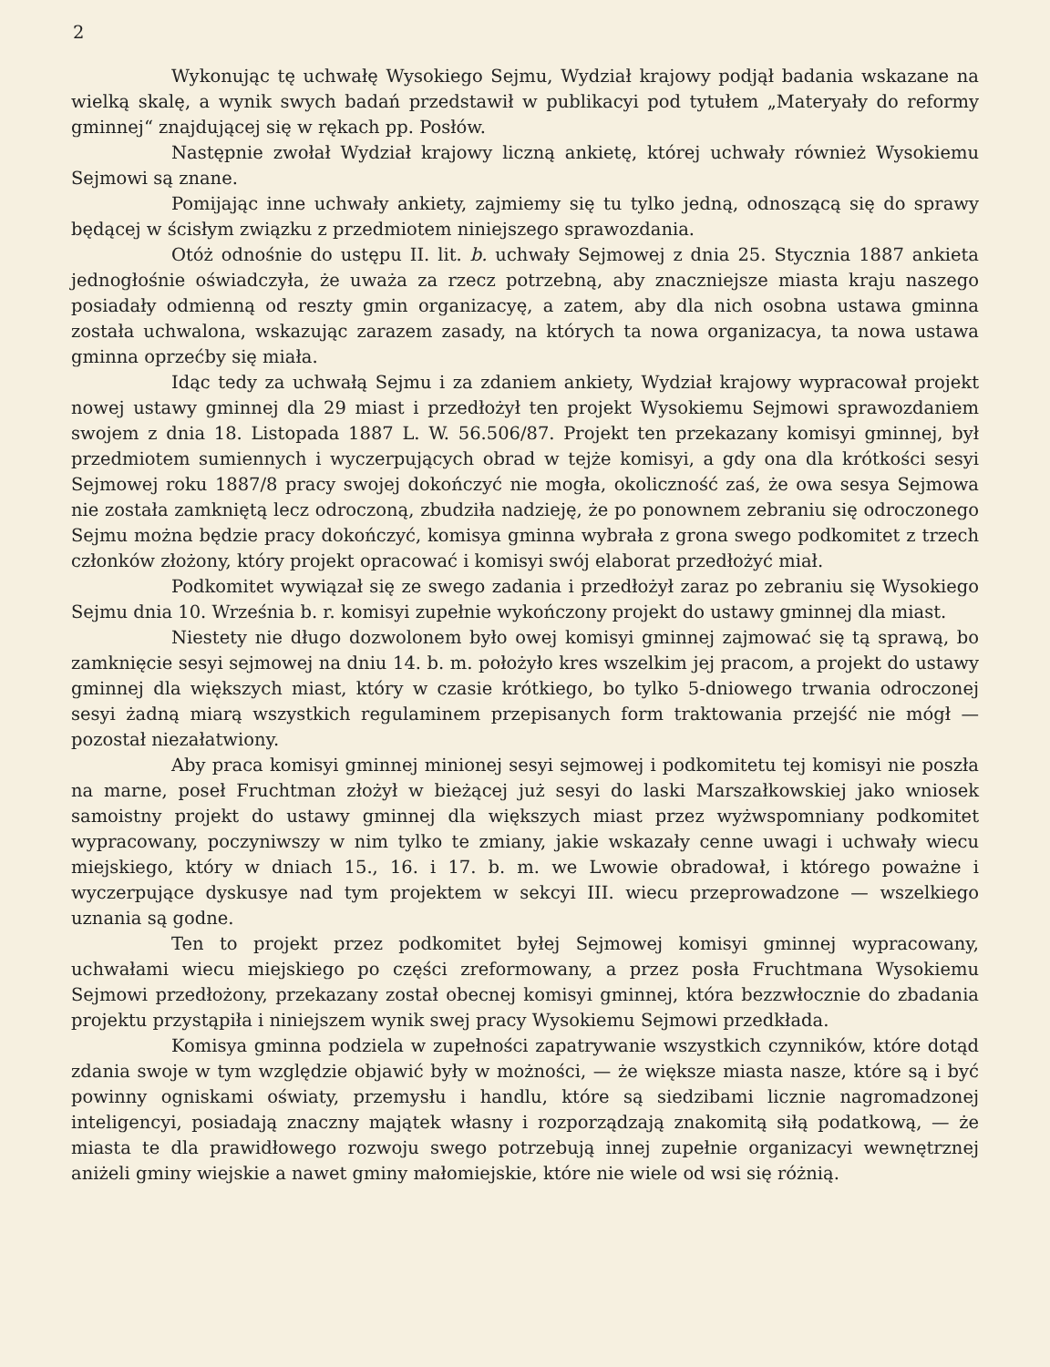2
Wykonując tę uchwałę Wysokiego Sejmu, Wydział krajowy podjął badania wskazane na wielką skalę, a wynik swych badań przedstawił w publikacyi pod tytułem „Materyały do reformy gminnej“ znajdującej się w rękach pp. Posłów.
Następnie zwołał Wydział krajowy liczną ankietę, której uchwały również Wysokiemu Sejmowi są znane.
Pomijając inne uchwały ankiety, zajmiemy się tu tylko jedną, odnoszącą się do sprawy będącej w ścisłym związku z przedmiotem niniejszego sprawozdania.
Otóż odnośnie do ustępu II. lit. b. uchwały Sejmowej z dnia 25. Stycznia 1887 ankieta jednogłośnie oświadczyła, że uważa za rzecz potrzebną, aby znaczniejsze miasta kraju naszego posiadały odmienną od reszty gmin organizacyę, a zatem, aby dla nich osobna ustawa gminna została uchwalona, wskazując zarazem zasady, na których ta nowa organizacya, ta nowa ustawa gminna oprzećby się miała.
Idąc tedy za uchwałą Sejmu i za zdaniem ankiety, Wydział krajowy wypracował projekt nowej ustawy gminnej dla 29 miast i przedłożył ten projekt Wysokiemu Sejmowi sprawozdaniem swojem z dnia 18. Listopada 1887 L. W. 56.506/87. Projekt ten przekazany komisyi gminnej, był przedmiotem sumiennych i wyczerpujących obrad w tejże komisyi, a gdy ona dla krótkości sesyi Sejmowej roku 1887/8 pracy swojej dokończyć nie mogła, okoliczność zaś, że owa sesya Sejmowa nie została zamkniętą lecz odroczoną, zbudziła nadzieję, że po ponownem zebraniu się odroczonego Sejmu można będzie pracy dokończyć, komisya gminna wybrała z grona swego podkomitet z trzech członków złożony, który projekt opracować i komisyi swój elaborat przedłożyć miał.
Podkomitet wywiązał się ze swego zadania i przedłożył zaraz po zebraniu się Wysokiego Sejmu dnia 10. Września b. r. komisyi zupełnie wykończony projekt do ustawy gminnej dla miast.
Niestety nie długo dozwolonem było owej komisyi gminnej zajmować się tą sprawą, bo zamknięcie sesyi sejmowej na dniu 14. b. m. położyło kres wszelkim jej pracom, a projekt do ustawy gminnej dla większych miast, który w czasie krótkiego, bo tylko 5-dniowego trwania odroczonej sesyi żadną miarą wszystkich regulaminem przepisanych form traktowania przejść nie mógł — pozostał niezałatwiony.
Aby praca komisyi gminnej minionej sesyi sejmowej i podkomitetu tej komisyi nie poszła na marne, poseł Fruchtman złożył w bieżącej już sesyi do laski Marszałkowskiej jako wniosek samoistny projekt do ustawy gminnej dla większych miast przez wyżwspomniany podkomitet wypracowany, poczyniwszy w nim tylko te zmiany, jakie wskazały cenne uwagi i uchwały wiecu miejskiego, który w dniach 15., 16. i 17. b. m. we Lwowie obradował, i którego poważne i wyczerpujące dyskusye nad tym projektem w sekcyi III. wiecu przeprowadzone — wszelkiego uznania są godne.
Ten to projekt przez podkomitet byłej Sejmowej komisyi gminnej wypracowany, uchwałami wiecu miejskiego po części zreformowany, a przez posła Fruchtmana Wysokiemu Sejmowi przedłożony, przekazany został obecnej komisyi gminnej, która bezzwłocznie do zbadania projektu przystąpiła i niniejszem wynik swej pracy Wysokiemu Sejmowi przedkłada.
Komisya gminna podziela w zupełności zapatrywanie wszystkich czynników, które dotąd zdania swoje w tym względzie objawić były w możności, — że większe miasta nasze, które są i być powinny ogniskami oświaty, przemysłu i handlu, które są siedzibami licznie nagromadzonej inteligencyi, posiadają znaczny majątek własny i rozporządzają znakomitą siłą podatkową, — że miasta te dla prawidłowego rozwoju swego potrzebują innej zupełnie organizacyi wewnętrznej aniżeli gminy wiejskie a nawet gminy małomiejskie, które nie wiele od wsi się różnią.